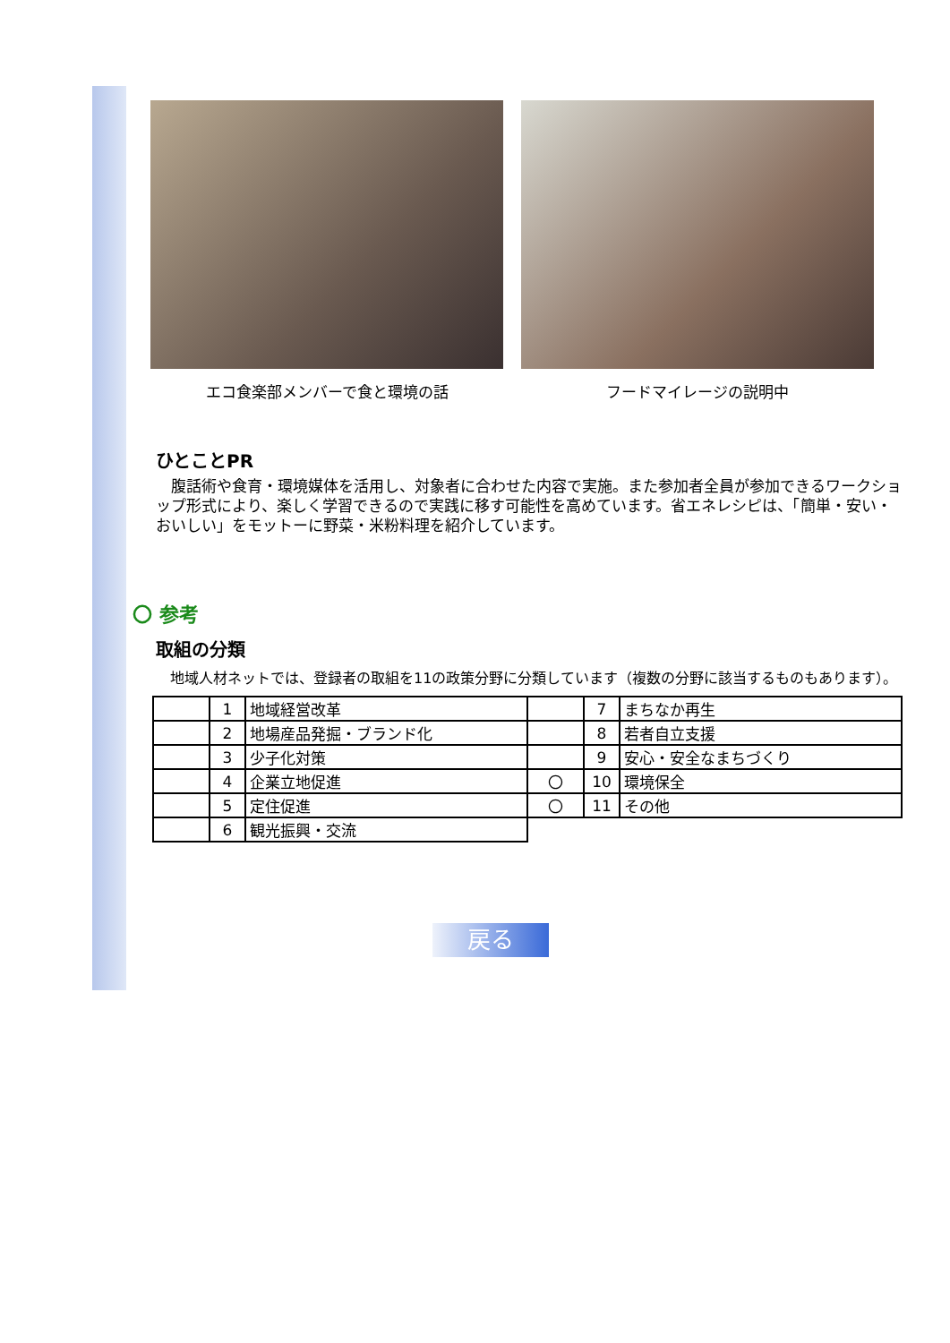エコ食楽部メンバーで食と環境の話 フードマイレージの説明中
ひとことPR
　腹話術や食育・環境媒体を活用し、対象者に合わせた内容で実施。また参加者全員が参加できるワークショップ形式により、楽しく学習できるので実践に移す可能性を高めています。省エネレシピは、「簡単・安い・おいしい」をモットーに野菜・米粉料理を紹介しています。
〇 参考
取組の分類
　地域人材ネットでは、登録者の取組を11の政策分野に分類しています（複数の分野に該当するものもあります）。
| | 1 | 地域経営改革 | | 7 | まちなか再生 |
| | 2 | 地場産品発掘・ブランド化 | | 8 | 若者自立支援 |
| | 3 | 少子化対策 | | 9 | 安心・安全なまちづくり |
| | 4 | 企業立地促進 | 〇 | 10 | 環境保全 |
| | 5 | 定住促進 | 〇 | 11 | その他 |
| | 6 | 観光振興・交流 | | | |
戻る